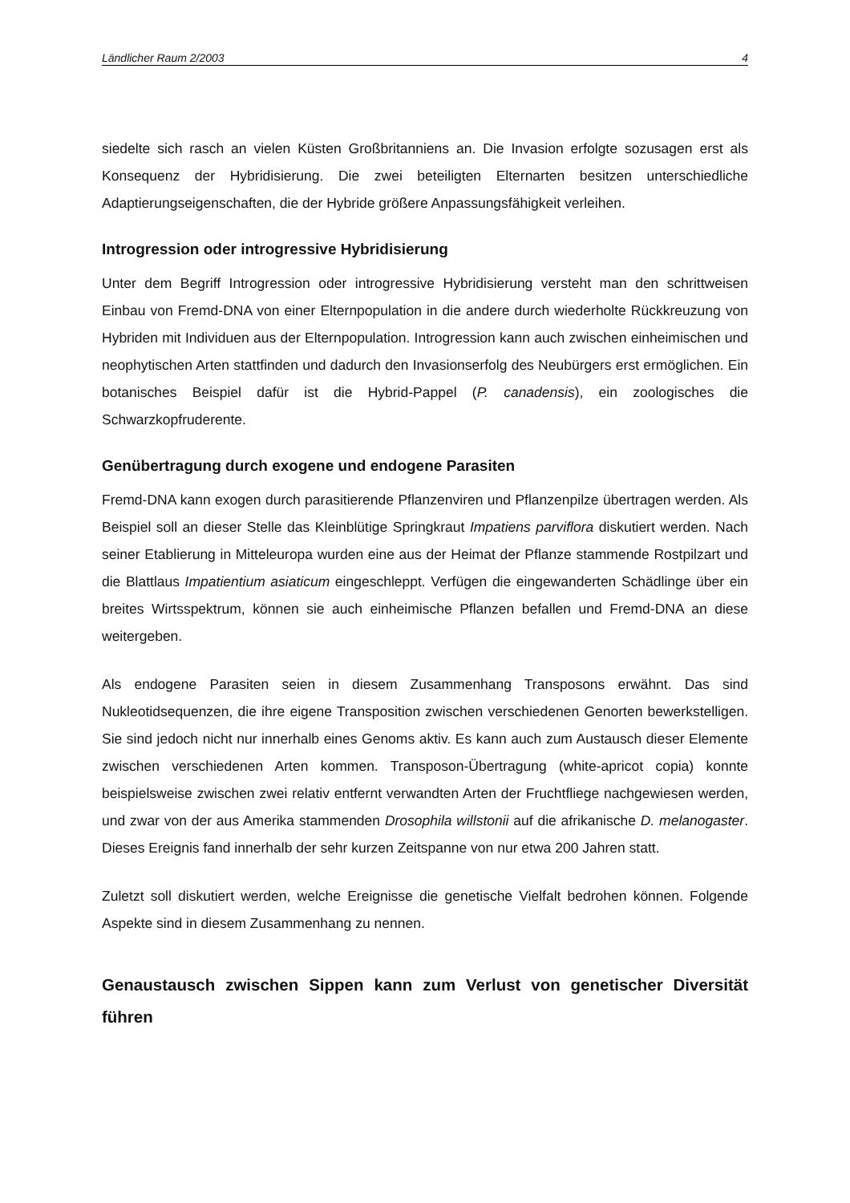Ländlicher Raum 2/2003 4
siedelte sich rasch an vielen Küsten Großbritanniens an. Die Invasion erfolgte sozusagen erst als Konsequenz der Hybridisierung. Die zwei beteiligten Elternarten besitzen unterschiedliche Adaptierungseigenschaften, die der Hybride größere Anpassungsfähigkeit verleihen.
Introgression oder introgressive Hybridisierung
Unter dem Begriff Introgression oder introgressive Hybridisierung versteht man den schrittweisen Einbau von Fremd-DNA von einer Elternpopulation in die andere durch wiederholte Rückkreuzung von Hybriden mit Individuen aus der Elternpopulation. Introgression kann auch zwischen einheimischen und neophytischen Arten stattfinden und dadurch den Invasionserfolg des Neubürgers erst ermöglichen. Ein botanisches Beispiel dafür ist die Hybrid-Pappel (P. canadensis), ein zoologisches die Schwarzkopfruderente.
Genübertragung durch exogene und endogene Parasiten
Fremd-DNA kann exogen durch parasitierende Pflanzenviren und Pflanzenpilze übertragen werden. Als Beispiel soll an dieser Stelle das Kleinblütige Springkraut Impatiens parviflora diskutiert werden. Nach seiner Etablierung in Mitteleuropa wurden eine aus der Heimat der Pflanze stammende Rostpilzart und die Blattlaus Impatientium asiaticum eingeschleppt. Verfügen die eingewanderten Schädlinge über ein breites Wirtsspektrum, können sie auch einheimische Pflanzen befallen und Fremd-DNA an diese weitergeben.
Als endogene Parasiten seien in diesem Zusammenhang Transposons erwähnt. Das sind Nukleotidsequenzen, die ihre eigene Transposition zwischen verschiedenen Genorten bewerkstelligen. Sie sind jedoch nicht nur innerhalb eines Genoms aktiv. Es kann auch zum Austausch dieser Elemente zwischen verschiedenen Arten kommen. Transposon-Übertragung (white-apricot copia) konnte beispielsweise zwischen zwei relativ entfernt verwandten Arten der Fruchtfliege nachgewiesen werden, und zwar von der aus Amerika stammenden Drosophila willstonii auf die afrikanische D. melanogaster. Dieses Ereignis fand innerhalb der sehr kurzen Zeitspanne von nur etwa 200 Jahren statt.
Zuletzt soll diskutiert werden, welche Ereignisse die genetische Vielfalt bedrohen können. Folgende Aspekte sind in diesem Zusammenhang zu nennen.
Genaustausch zwischen Sippen kann zum Verlust von genetischer Diversität führen